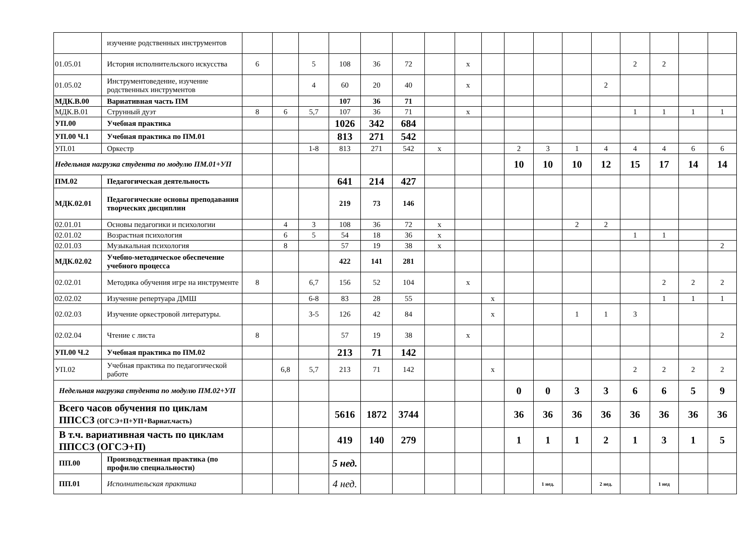| | изучение родственных инструментов | | | | | | | | | | | | | | | | | |
| 01.05.01 | История исполнительского искусства | 6 | | 5 | 108 | 36 | 72 | | х | | | | | | 2 | 2 | | |
| 01.05.02 | Инструментоведение, изучение родственных инструментов | | | 4 | 60 | 20 | 40 | | х | | | | | 2 | | | | |
| МДК.В.00 | Вариативная часть ПМ | | | | 107 | 36 | 71 | | | | | | | | | | | |
| МДК.В.01 | Струнный дуэт | 8 | 6 | 5,7 | 107 | 36 | 71 | | х | | | | | | 1 | 1 | 1 | 1 |
| УП.00 | Учебная практика | | | | 1026 | 342 | 684 | | | | | | | | | | | |
| УП.00 Ч.1 | Учебная практика по ПМ.01 | | | | 813 | 271 | 542 | | | | | | | | | | | |
| УП.01 | Оркестр | | | 1-8 | 813 | 271 | 542 | х | | | 2 | 3 | 1 | 4 | 4 | 4 | 6 | 6 |
| Недельная нагрузка студента по модулю ПМ.01+УП | | | | | | | | | | | 10 | 10 | 10 | 12 | 15 | 17 | 14 | 14 |
| ПМ.02 | Педагогическая деятельность | | | | 641 | 214 | 427 | | | | | | | | | | | |
| МДК.02.01 | Педагогические основы преподавания творческих дисциплин | | | | 219 | 73 | 146 | | | | | | | | | | | |
| 02.01.01 | Основы педагогики и психологии | | 4 | 3 | 108 | 36 | 72 | х | | | | | 2 | 2 | | | | |
| 02.01.02 | Возрастная психология | | 6 | 5 | 54 | 18 | 36 | х | | | | | | | 1 | 1 | | |
| 02.01.03 | Музыкальная психология | | 8 | | 57 | 19 | 38 | х | | | | | | | | | | 2 |
| МДК.02.02 | Учебно-методическое обеспечение учебного процесса | | | | 422 | 141 | 281 | | | | | | | | | | | |
| 02.02.01 | Методика обучения игре на инструменте | 8 | | 6,7 | 156 | 52 | 104 | | х | | | | | | | 2 | 2 | 2 |
| 02.02.02 | Изучение репертуара ДМШ | | | 6-8 | 83 | 28 | 55 | | | х | | | | | | 1 | 1 | 1 |
| 02.02.03 | Изучение оркестровой литературы. | | | 3-5 | 126 | 42 | 84 | | | х | | | 1 | 1 | 3 | | | |
| 02.02.04 | Чтение с листа | 8 | | | 57 | 19 | 38 | | х | | | | | | | | | 2 |
| УП.00 Ч.2 | Учебная практика по ПМ.02 | | | | 213 | 71 | 142 | | | | | | | | | | | |
| УП.02 | Учебная практика по педагогической работе | | 6,8 | 5,7 | 213 | 71 | 142 | | | х | | | | | 2 | 2 | 2 | 2 |
| Недельная нагрузка студента по модулю ПМ.02+УП | | | | | | | | | | | 0 | 0 | 3 | 3 | 6 | 6 | 5 | 9 |
| Всего часов обучения по циклам ППССЗ (ОГСЭ+П+УП+Вариат.часть) | | | | | 5616 | 1872 | 3744 | | | | 36 | 36 | 36 | 36 | 36 | 36 | 36 | 36 |
| В т.ч. вариативная часть по циклам ППССЗ (ОГСЭ+П) | | | | | 419 | 140 | 279 | | | | 1 | 1 | 1 | 2 | 1 | 3 | 1 | 5 |
| ПП.00 | Производственная практика (по профилю специальности) | | | | 5 нед. | | | | | | | | | | | | | |
| ПП.01 | Исполнительская практика | | | | 4 нед. | | | | | | | 1 нед. | | 2 нед. | | 1 нед | | |